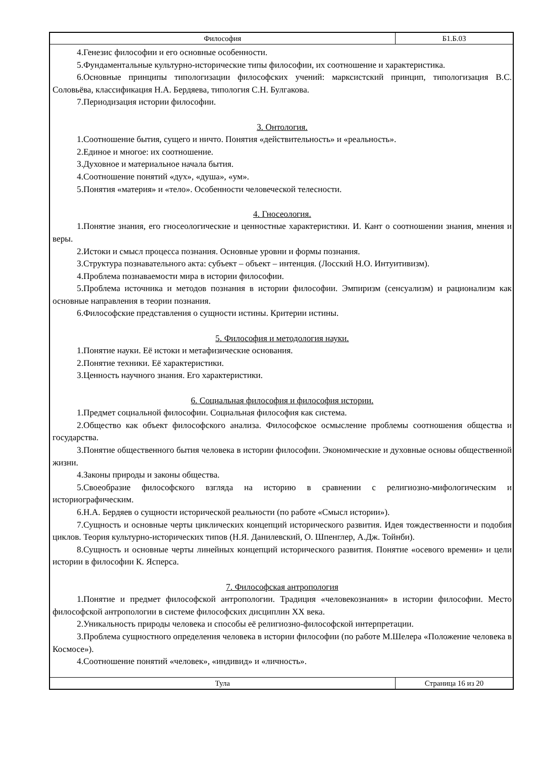Философия Б1.Б.03
4.Генезис философии и его основные особенности.
5.Фундаментальные культурно-исторические типы философии, их соотношение и характеристика.
6.Основные принципы типологизации философских учений: марксистский принцип, типологизация В.С. Соловьёва, классификация Н.А. Бердяева, типология С.Н. Булгакова.
7.Периодизация истории философии.
3. Онтология.
1.Соотношение бытия, сущего и ничто. Понятия «действительность» и «реальность».
2.Единое и многое: их соотношение.
3.Духовное и материальное начала бытия.
4.Соотношение понятий «дух», «душа», «ум».
5.Понятия «материя» и «тело». Особенности человеческой телесности.
4. Гносеология.
1.Понятие знания, его гносеологические и ценностные характеристики. И. Кант о соотношении знания, мнения и веры.
2.Истоки и смысл процесса познания. Основные уровни и формы познания.
3.Структура познавательного акта: субъект – объект – интенция. (Лосский Н.О. Интуитивизм).
4.Проблема познаваемости мира в истории философии.
5.Проблема источника и методов познания в истории философии. Эмпиризм (сенсуализм) и рационализм как основные направления в теории познания.
6.Философские представления о сущности истины. Критерии истины.
5. Философия и методология науки.
1.Понятие науки. Её истоки и метафизические основания.
2.Понятие техники. Её характеристики.
3.Ценность научного знания. Его характеристики.
6. Социальная философия и философия истории.
1.Предмет социальной философии. Социальная философия как система.
2.Общество как объект философского анализа. Философское осмысление проблемы соотношения общества и государства.
3.Понятие общественного бытия человека в истории философии. Экономические и духовные основы общественной жизни.
4.Законы природы и законы общества.
5.Своеобразие философского взгляда на историю в сравнении с религиозно-мифологическим и историографическим.
6.Н.А. Бердяев о сущности исторической реальности (по работе «Смысл истории»).
7.Сущность и основные черты циклических концепций исторического развития. Идея тождественности и подобия циклов. Теория культурно-исторических типов (Н.Я. Данилевский, О. Шпенглер, А.Дж. Тойнби).
8.Сущность и основные черты линейных концепций исторического развития. Понятие «осевого времени» и цели истории в философии К. Ясперса.
7. Философская антропология
1.Понятие и предмет философской антропологии. Традиция «человекознания» в истории философии. Место философской антропологии в системе философских дисциплин XX века.
2.Уникальность природы человека и способы её религиозно-философской интерпретации.
3.Проблема сущностного определения человека в истории философии (по работе М.Шелера «Положение человека в Космосе»).
4.Соотношение понятий «человек», «индивид» и «личность».
Тула Страница 16 из 20